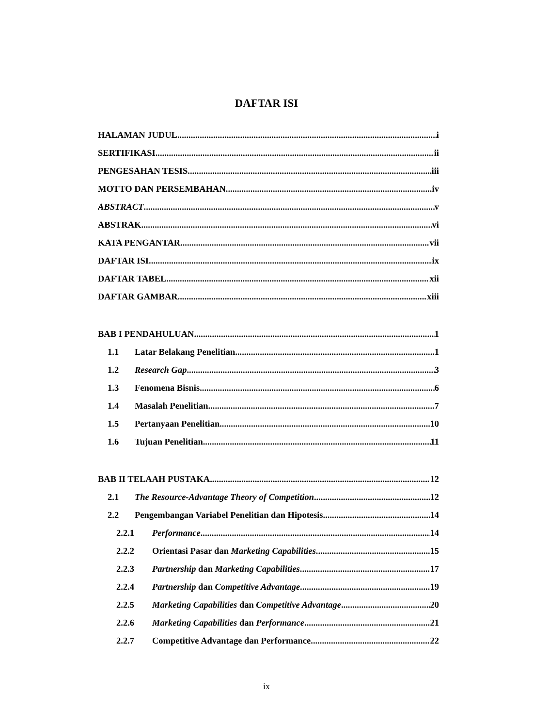DAFTAR ISI
HALAMAN JUDUL i
SERTIFIKASI ii
PENGESAHAN TESIS iii
MOTTO DAN PERSEMBAHAN iv
ABSTRACT v
ABSTRAK vi
KATA PENGANTAR vii
DAFTAR ISI ix
DAFTAR TABEL xii
DAFTAR GAMBAR xiii
BAB I PENDAHULUAN 1
1.1 Latar Belakang Penelitian 1
1.2 Research Gap 3
1.3 Fenomena Bisnis 6
1.4 Masalah Penelitian 7
1.5 Pertanyaan Penelitian 10
1.6 Tujuan Penelitian 11
BAB II TELAAH PUSTAKA 12
2.1 The Resource-Advantage Theory of Competition 12
2.2 Pengembangan Variabel Penelitian dan Hipotesis 14
2.2.1 Performance 14
2.2.2 Orientasi Pasar dan Marketing Capabilities 15
2.2.3 Partnership dan Marketing Capabilities 17
2.2.4 Partnership dan Competitive Advantage 19
2.2.5 Marketing Capabilities dan Competitive Advantage 20
2.2.6 Marketing Capabilities dan Performance 21
2.2.7 Competitive Advantage dan Performance 22
ix